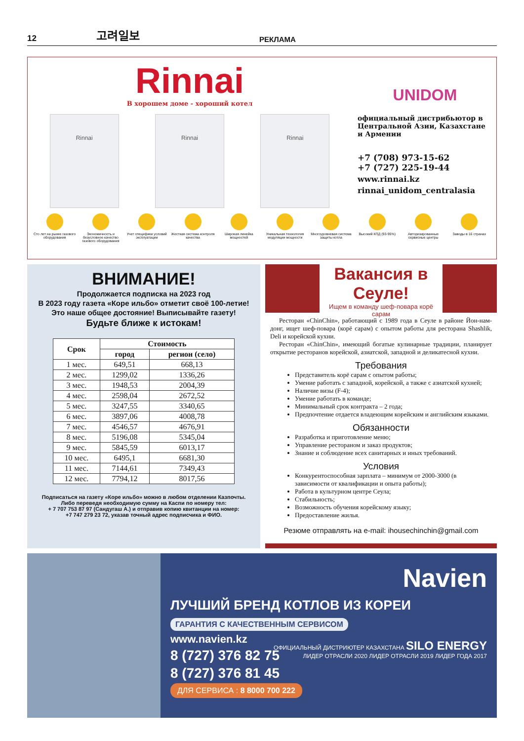12
고려일보
РЕКЛАМА
Rinnai
В хорошем доме - хороший котел
Rinnai Rinnai Rinnai
UNIDOM
официальный дистрибьютор в Центральной Азии, Казахстане и Армении
+7 (708) 973-15-62
+7 (727) 225-19-44
www.rinnai.kz
rinnai_unidom_centralasia
Сто лет на рынке газового оборудования
Экономичность и безусловное качество газового оборудования
Учет специфики условий эксплуатации
Жесткая система контроля качества
Широкая линейка мощностей Уникальная технология модуляции мощности
Многоуровневая система защиты котла
Высокий КПД (93-95%) Авторизированные сервисные центры
Заводы в 16 странах
ВНИМАНИЕ!
Продолжается подписка на 2023 год
В 2023 году газета «Коре ильбо» отметит своё 100-летие!
Это наше общее достояние! Выписывайте газету!
Будьте ближе к истокам!
| Срок | Стоимость | |
| --- | --- | --- |
| | город | регион (село) |
| 1 мес. | 649,51 | 668,13 |
| 2 мес. | 1299,02 | 1336,26 |
| 3 мес. | 1948,53 | 2004,39 |
| 4 мес. | 2598,04 | 2672,52 |
| 5 мес. | 3247,55 | 3340,65 |
| 6 мес. | 3897,06 | 4008,78 |
| 7 мес. | 4546,57 | 4676,91 |
| 8 мес. | 5196,08 | 5345,04 |
| 9 мес. | 5845,59 | 6013,17 |
| 10 мес. | 6495,1 | 6681,30 |
| 11 мес. | 7144,61 | 7349,43 |
| 12 мес. | 7794,12 | 8017,56 |
Подписаться на газету «Коре ильбо» можно в любом отделении Казпочты.
Либо переведя необходимую сумму на Каспи по номеру тел:
+ 7 707 753 87 97 (Сандугаш А.) и отправив копию квитанции на номер:
+7 747 279 23 72, указав точный адрес подписчика и ФИО.
Вакансия в Сеуле!
Ищем в команду шеф-повара корё сарам
Ресторан «ChinChin», работающий с 1989 года в Сеуле в районе Йон-нам-донг, ищет шеф-повара (корё сарам) с опытом работы для ресторана Shashlik, Deli и корейской кухни.
Ресторан «ChinChin», имеющий богатые кулинарные традиции, планирует открытие ресторанов корейской, азиатской, западной и деликатесной кухни.
Требования
Представитель корё сарам с опытом работы;
Умение работать с западной, корейской, а также с азиатской кухней;
Наличие визы (F-4);
Умение работать в команде;
Минимальный срок контракта – 2 года;
Предпочтение отдается владеющим корейским и английским языками.
Обязанности
Разработка и приготовление меню;
Управление рестораном и заказ продуктов;
Знание и соблюдение всех санитарных и иных требований.
Условия
Конкурентоспособная зарплата – минимум от 2000-3000 (в зависимости от квалификации и опыта работы);
Работа в культурном центре Сеула;
Стабильность;
Возможность обучения корейскому языку;
Предоставление жилья.
Резюме отправлять на e-mail: ihousechinchin@gmail.com
Navien
ЛУЧШИЙ БРЕНД КОТЛОВ ИЗ КОРЕИ
ГАРАНТИЯ С КАЧЕСТВЕННЫМ СЕРВИСОМ
www.navien.kz
8 (727) 376 82 75
8 (727) 376 81 45
ДЛЯ СЕРВИСА : 8 8000 700 222
ОФИЦИАЛЬНЫЙ ДИСТРИЮТЕР КАЗАХСТАНА SILO ENERGY
ЛИДЕР ОТРАСЛИ 2020 ЛИДЕР ОТРАСЛИ 2019 ЛИДЕР ГОДА 2017